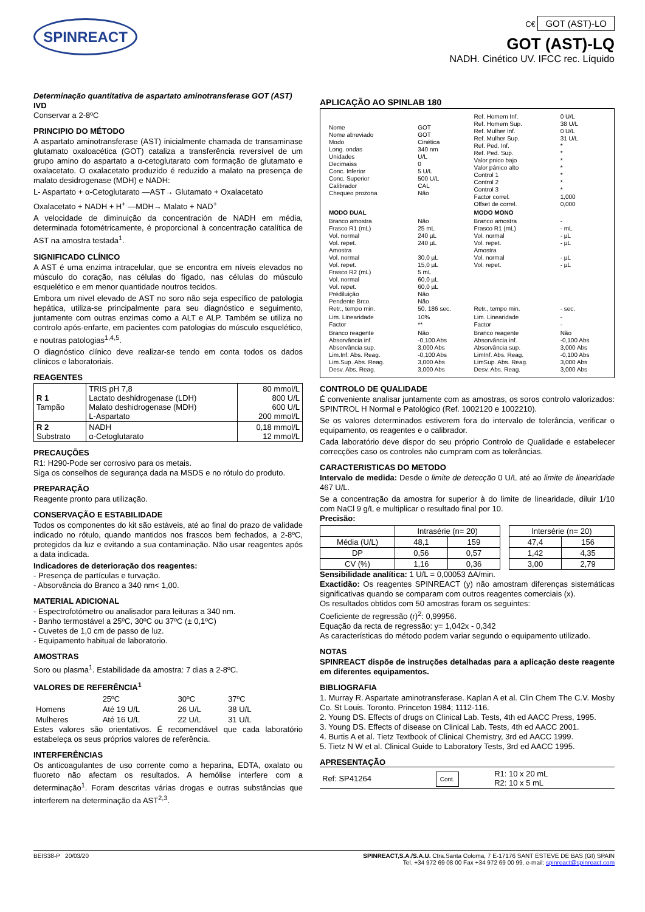SPINREACT
C€ GOT (AST)-LO
GOT (AST)-LQ
NADH. Cinético UV. IFCC rec. Líquido
Determinação quantitativa de aspartato aminotransferase GOT (AST)
IVD
Conservar a 2-8ºC
PRINCIPIO DO MÉTODO
A aspartato aminotransferase (AST) inicialmente chamada de transaminase glutamato oxaloacética (GOT) cataliza a transferência reversível de um grupo amino do aspartato a α-cetoglutarato com formação de glutamato e oxalacetato. O oxalacetato produzido é reduzido a malato na presença de malato desidrogenase (MDH) e NADH:
L- Aspartato + α-Cetoglutarato —AST→ Glutamato + Oxalacetato
Oxalacetato + NADH + H<sup>+</sup> —MDH→ Malato + NAD<sup>+</sup>
A velocidade de diminuição da concentración de NADH em média, determinada fotométricamente, é proporcional à concentração catalítica de AST na amostra testada<sup>1</sup>.
SIGNIFICADO CLÍNICO
A AST é uma enzima intracelular, que se encontra em níveis elevados no músculo do coração, nas células do fígado, nas células do músculo esquelético e em menor quantidade noutros tecidos.
Embora um nivel elevado de AST no soro não seja específico de patologia hepática, utiliza-se principalmente para seu diagnóstico e seguimento, juntamente com outras enzimas como a ALT e ALP. Também se utiliza no controlo após-enfarte, em pacientes com patologias do músculo esquelético, e noutras patologias<sup>1,4,5</sup>.
O diagnóstico clínico deve realizar-se tendo em conta todos os dados clínicos e laboratoriais.
REAGENTES
| R 1 Tampão | TRIS pH 7,8 Lactato deshidrogenase (LDH) Malato deshidrogenase (MDH) L-Aspartato | 80 mmol/L 800 U/L 600 U/L 200 mmol/L |
| R 2 Substrato | NADH α-Cetoglutarato | 0,18 mmol/L 12 mmol/L |
PRECAUÇÕES
R1: H290-Pode ser corrosivo para os metais.
Siga os conselhos de segurança dada na MSDS e no rótulo do produto.
PREPARAÇÃO
Reagente pronto para utilização.
CONSERVAÇÃO E ESTABILIDADE
Todos os componentes do kit são estáveis, até ao final do prazo de validade indicado no rótulo, quando mantidos nos frascos bem fechados, a 2-8ºC, protegidos da luz e evitando a sua contaminação. Não usar reagentes após a data indicada.
Indicadores de deterioração dos reagentes:
- Presença de partículas e turvação.
- Absorvância do Branco a 340 nm< 1,00.
MATERIAL ADICIONAL
- Espectrofotómetro ou analisador para leituras a 340 nm.
- Banho termostável a 25ºC, 30ºC ou 37ºC (± 0,1ºC)
- Cuvetes de 1,0 cm de passo de luz.
- Equipamento habitual de laboratorio.
AMOSTRAS
Soro ou plasma<sup>1</sup>. Estabilidade da amostra: 7 dias a 2-8ºC.
VALORES DE REFERÊNCIA<sup>1</sup>
| | 25ºC | 30ºC | 37ºC |
| Homens | Até 19 U/L | 26 U/L | 38 U/L |
| Mulheres | Até 16 U/L | 22 U/L | 31 U/L |
Estes valores são orientativos. É recomendável que cada laboratório estabeleça os seus próprios valores de referência.
INTERFERÊNCIAS
Os anticoagulantes de uso corrente como a heparina, EDTA, oxalato ou fluoreto não afectam os resultados. A hemólise interfere com a determinação<sup>1</sup>. Foram descritas várias drogas e outras substâncias que interferem na determinação da AST<sup>2,3</sup>.
APLICAÇÃO AO SPINLAB 180
| Nome Nome abreviado Modo Long. ondas Unidades Decimaiss Conc. Inferior Conc. Superior Calibrador Chequeo prozona | GOT GOT Cinética 340 nm U/L 0 5 U/L 500 U/L CAL Não | Ref. Homem Inf. Ref. Homem Sup. Ref. Mulher Inf. Ref. Mulher Sup. Ref. Ped. Inf. Ref. Ped. Sup. Valor pnico bajo Valor pánico alto Control 1 Control 2 Control 3 Factor correl. Offset de correl. | 0 U/L 38 U/L 0 U/L 31 U/L * * * * * * * 1,000 0,000 |
| MODO DUAL | | MODO MONO | |
| Branco amostra Frasco R1 (mL) Vol. normal Vol. repet. Amostra Vol. normal Vol. repet. Frasco R2 (mL) Vol. normal Vol. repet. Prédiluição Pendente Brco. Retr., tempo min. | Não 25 mL 240 µL 240 µL 30,0 µL 15,0 µL 5 mL 60,0 µL 60,0 µL Não Não 50, 186 sec. | Branco amostra Frasco R1 (mL) Vol. normal Vol. repet. Amostra Vol. normal Vol. repet. Retr., tempo min. | - - mL - µL - µL - µL - µL - sec. |
| Lim. Linearidade Factor | 10% ** | Lim. Linearidade Factor | - - |
| Branco reagente Absorvância inf. Absorvância sup. Lim.Inf. Abs. Reag. Lim.Sup. Abs. Reag. Desv. Abs. Reag. | Não -0,100 Abs 3,000 Abs -0,100 Abs 3,000 Abs 3,000 Abs | Branco reagente Absorvância inf. Absorvância sup. LimInf. Abs. Reag. LimSup. Abs. Reag. Desv. Abs. Reag. | Não -0,100 Abs 3,000 Abs -0,100 Abs 3,000 Abs 3,000 Abs |
CONTROLO DE QUALIDADE
É conveniente analisar juntamente com as amostras, os soros controlo valorizados: SPINTROL H Normal e Patológico (Ref. 1002120 e 1002210).
Se os valores determinados estiverem fora do intervalo de tolerância, verificar o equipamento, os reagentes e o calibrador.
Cada laboratório deve dispor do seu próprio Controlo de Qualidade e estabelecer correcções caso os controles não cumpram com as tolerâncias.
CARACTERISTICAS DO METODO
Intervalo de medida: Desde o limite de detecção 0 U/L até ao limite de linearidade 467 U/L.
Se a concentração da amostra for superior à do limite de linearidade, diluir 1/10 com NaCl 9 g/L e multiplicar o resultado final por 10.
Precisão:
| | Intrasérie (n= 20) | | | Intersérie (n= 20) | |
| Média (U/L) | 48,1 | 159 | | 47,4 | 156 |
| DP | 0,56 | 0,57 | | 1,42 | 4,35 |
| CV (%) | 1,16 | 0,36 | | 3,00 | 2,79 |
Sensibilidade analítica: 1 U/L = 0,00053 ΔA/min.
Exactidão: Os reagentes SPINREACT (y) não amostram diferenças sistemáticas significativas quando se comparam com outros reagentes comerciais (x).
Os resultados obtidos com 50 amostras foram os seguintes:
Coeficiente de regressão (r)<sup>2</sup>: 0,99956.
Equação da recta de regressão: y= 1,042x - 0,342
As características do método podem variar segundo o equipamento utilizado.
NOTAS
SPINREACT dispõe de instruções detalhadas para a aplicação deste reagente em diferentes equipamentos.
BIBLIOGRAFIA
1. Murray R. Aspartate aminotransferase. Kaplan A et al. Clin Chem The C.V. Mosby Co. St Louis. Toronto. Princeton 1984; 1112-116.
2. Young DS. Effects of drugs on Clinical Lab. Tests, 4th ed AACC Press, 1995.
3. Young DS. Effects of disease on Clinical Lab. Tests, 4th ed AACC 2001.
4. Burtis A et al. Tietz Textbook of Clinical Chemistry, 3rd ed AACC 1999.
5. Tietz N W et al. Clinical Guide to Laboratory Tests, 3rd ed AACC 1995.
APRESENTAÇÃO
| Ref: SP41264 | Cont. | R1: 10 x 20 mL R2: 10 x 5 mL |
BEIS38-P 20/03/20 SPINREACT,S.A./S.A.U. Ctra.Santa Coloma, 7 E-17176 SANT ESTEVE DE BAS (GI) SPAIN
Tel. +34 972 69 08 00 Fax +34 972 69 00 99. e-mail: spinreact@spinreact.com